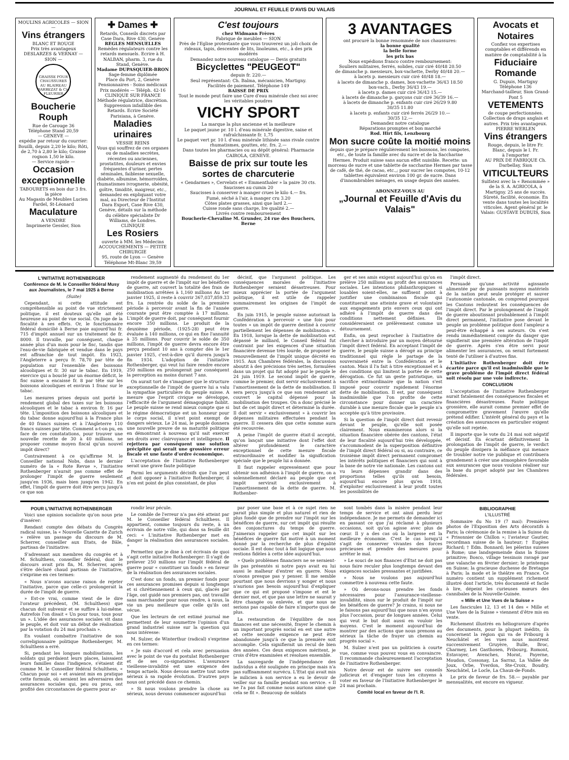JOURNAL ET FEUILLE D'AVIS DU VALAIS
MOULINS AGRICOLES — SION —
Vins étrangers
BLANC ET ROUGE
Prix très avantageux
DESLARZES & VERNAY — SION —
GRAISSE POUR CHAUSSURES AU BLAIREAU BARBEZAT & Cie FLEURIER
Boucherie Rouph
Rue de Carouge 36
Téléphone Stand 20,59
— GENEVE —
expédie par retour du courrier: Bouilli, depuis 2,20 le kilo; Rôti, de 2,70 à 2,80 le kilo; Graisse rognon 1,50 le kilo.
— Service rapide —
Occasion exceptionnelle
TABOURETS en bois dur 3 frs. la pièce
Au Magasin de Meubles Lucien Fardel, St-Léonard
Maculature
A VENDRE
Imprimerie Gessler, Sion
✚ Dames ✚
Retards, Conseils discrets par Case Dara, Rive 430, Genève
REGLES MENSUELLES
Remèdes régulateurs contre les retards mensuels. Ecrire à H. NALBAN, pharm. 3, rue du Stand, Genève.
Madame DUPASQUIER-BRON
Sage-femme diplômée
Place du Port, 2, Genève
Pensionnaires - Soins médicaux Prix modérés — Téléph. 42-16 CLINIQUE SUR FRANCE
Méthode régulatrice, discrétion. Suppression infaillible des Retards. Ecrire Société Parisiana, à Genève.
Maladies urinaires
VESSIE REINS
Vous qui souffrez de ces organes ou de maladies secrètes, récentes ou anciennes, prostatites, douleurs et envies fréquentes d'uriner, pertes séminales, faiblesse sexuelle, diabète, albumine, hémorroïdes, rhumatismes ivrognerie, obésité, goître, timidité, maigreur, etc., demandez en expliquant votre mal, au Directeur de l'Institut Dara Export, Case Rive 430, Genève, détails sur la méthode du célèbre spécialiste Dr Williams, de Londres.
CLINIQUE
Les Rosiers
ouverte à MM. les Médecins ACCOUCHEMENTS — PETITE CHIRURGIE
95, route de Lyon — Genève Téléphone Mt-Blanc 39,59
C'est toujours
chez Widmann Frères
Fabrique de meubles — SION
Près de l'Eglise protestante que vous trouverez un joli choix de rideaux, tapis, descentes de lits, linoleums, etc., à des prix modérés
Demandez notre nouveau catalogue — Devis gratuits
Bicyclettes "PEUGEOT"
depuis fr. 220.—
Seul représentant: Ch. Balma, mécanicien, Martigny.
Facilités de paiement. Téléphone 149
BAISSE DE PRIX
Tout le monde peut faire une Cure d'eau minérale chez soi avec les véritables poudres
VICHY SPORT
La marque la plus ancienne et la meilleure
Le paquet jaune pr. 10 l. d'eau minérale digestive, saine et rafraîchissante fr. 1,75
Le paquet vert pr. 10 l. d'eau minérale lithinée sans rivale contre rhumatismes, gouttes, etc. frs. 2.—
Dans toutes les pharmacies ou au dépôt général: Pharmacie CAIROLA, GENEVE.
Baisse de prix sur toute les sortes de charcuterie
« Gendarmes », Cervelats et « Emmenthaler » la paire 30 cts.
Saucisses au cumin 20
Saucisses à conserver à manger crues le kilo 4.— frs.
Fumé, séché à l'air, à manger cru 3.20
Côtes plates grasses, ainsi que lard 2.—
Cuisse ronde sans charge, Ire qualité 2.—
Livrés contre remboursement
Boucherie-Chevaline M. Grunder, 24 rue des Bouchers, Berne
3 AVANTAGES
ont procuré la bonne renommée de nos chaussures:
la bonne qualité
la belle forme
les prix bas
Nous expédions franco contre remboursement:
Souliers militaires, ferrés, solides, cuir ciré 40/48 20.50
de dimanche p. messieurs, box-vachette, Derby 40/48 20.—
à lacets p. messieurs cuir ciré 40/48 18.—
à lacets de dimanche p. dames, box-vachette 36/43 18.50
box-vach., Derby 36/43 19.—
à lacets p. dames cuir ciré 36/43 15.—
à lacets de dimanche p. garçons cuir ciré 36/39 16.—
à lacets de dimanche p. enfants cuir ciré 26/29 9.80
30/35 11.80
à lacets p. enfants cuir ciré ferrés 26/29 10.—
30/35 12.—
Demandez notre catalogue
Réparations promptes et bon marché
Rod. Hirt fils, Lenzbourg
Mon sucre coûte la moitié moins
depuis que je prépare régulièrement les boissons, les compotes, etc., de toute la famille avec du sucre et de la Saccharine Hermes. Produit suisse sans aucun effet nuisible. Recette: un morceau de sucre et une tablette de saccharine Hermes par tasse de café, de thé, de cacao, etc.,; pour sucrer les compotes, 10-12 tablettes équivalent environ 100 gr. de sucre. Dans d'innombrables ménages, en usage depuis des années.
ABONNEZ-VOUS AU
„Journal et Feuille d'Avis du Valais"
Avocats et Notaires
Confiez vos expertises comptables et différends en matière de comptabilité à la
Fiduciaire Romande
G. Dupuis, Martigny
Téléphone 136
Marchand-tailleur, Sion Grand-Pont 5
VETEMENTS
de coupe perfectionnées. Collection de draps anglais et autres. Prix très avantageux.
PIERRE WERLEN
Vins étrangers
Rouge, depuis, le litre Fr.
Blanc, depuis le l. Fr.
à l'emporter
AU PRIX DE FABRIQUE Ch. Darbellay, Sion
VITICULTEURS
Sulfatez avec la « Renommée » de la S. A. AGRICOLA, à Martigny. 25 ans de succès. Sûreté, facilité, économie. En vente dans toutes les localités viticoles. Agent général pr. le Valais: GUSTAVE DUBUIS, Sion
L'INITIATIVE ROTHENBERGER
Conférence de M. le Conseiller fédéral Musy aux Journalistes, le 7 mai 1925 à Berne
(Suite)
Cependant, si cette attitude est compréhensible au point de vue strictement politique, il est douteux qu'elle ait été heureuse au point de vue social. On juge de la fiscalité à ses effets. Or, le fonctionnaire fédéral domicilié à Berne paie aujourd'hui fr. 715 d'impôt annuel sur un traitement de fr. 8000. Il travaille, par conséquent, chaque année plus d'un mois pour le fisc, tandis que l'eau-de-vie fabriquée et vendue dans le pays est affranchie de tout impôt. En 1923, l'Angleterre a perçu fr. 78,70 par tête de population sur l'ensemble des boissons alcooliques et fr. 30 sur le tabac. En 1919, exercice qui a bouclé par un énorme déficit, le fisc suisse a encaissé fr. 8 par tête sur les boissons alcooliques et environ 1 franc sur le tabac.
Les mesures prises depuis ont porté le rendement global des taxes sur les boissons alcooliques et le tabac à environ fr. 16 par tête. L'imposition des boissons alcooliques et du tabac donne aujourd'hui à la France plus de 40 francs suisses et à l'Angleterre 110 francs suisses par tête. Comment a-t-on pu, en face de ces constatations, pour trouver une nouvelle recette de 30 à 40 millions, ne proposer comme moyen fiscal qu'un nouvel impôt direct?
Contrairement à ce qu'affirme M. le Conseiller national Nobs, dans le dernier numéro de la « Rote Revue », l'initiative Rothenberger n'aurait pas comme effet de prolonger l'impôt de guerre seulement jusqu'en 1936, mais bien jusqu'en 1942. En effet, l'impôt de guerre doit être perçu jusqu'à ce que son
rendement augmenté du rendement du 1er impôt de guerre et de l'impôt sur les bénéfices de guerre, ait couvert la totalité des frais de mobilisation arrêtées à 1,160 millions Au 1er janvier 1925, il reste à couvrir 367,037,859.33 frs. La rentrée du solde de la première période à percevoir avant la fin de l'année courante peut être comptée à 17 millions. L'impôt de guerre doit, par conséquent fournir encore 350 millions. Le produit de la deuxième période, (1925-28) peut être évaluée à 140 millions, ce qui en fixe l'annuité à 35 millions. Pour couvrir le solde de 350 millions, l'impôt de guerre devra encore être perçu pendant 10 ans à compter dès le 1er janvier 1925, c'est-à-dire qu'il durera jusqu'à fin 1934. L'adoption de l'initiative Rothenberger, qui veut lui faire rendre encore 250 millions en prolongerait par conséquent la perception au moins durant 7 ans.
On aurait tort de s'imaginer que le structure exceptionnelle de l'impôt de guerre lui a valu la sympathie particulière du peuple suisse. A mesure que l'esprit civique se développe, l'efficacité de l'argument démagogique faiblit. Le peuple suisse se rend mieux compte que si le régime démocratique est un honneur pour le corps social, il n'est point exempt de dangers sérieux. Le 24 mai, le peuple donnera une nouvelle preuve de sa maturité politique en démontrant à nouveau qu'il sait exercer ses droits avec clairvoyance et intelligence. Il rejettera par conséquent une solution précipitée qui serait une grossière erreur fiscale et une faute d'ordre économique.
L'acceptation de l'Initiative Rothenberger serait une grave faute politique
Parmi les arguments décisifs que l'on peut et doit opposer à l'initiative Rothenberger, il n'en est point de plus consistant, de plus
décisif, que l'argument politique. Les conséquences morales de l'initiative Rothenberger seraient désastreuses. Pour mieux apprécier la portée de l'argument politique, il est utile de rappeler sommairement les origines de l'impôt de guerre.
En juin 1915, le peuple suisse autorisait la Confédération à percevoir « une fois pour toutes » un impôt de guerre destiné à couvrir partiellement les dépenses de mobilisation ». En 1918, lorsque la dette de mobilisation eut dépassé le milliard, le Conseil fédéral fut contraint par les exigences d'une situation financière devenue très lourde, de proposer le renouvellement de l'impôt unique décrété en 1915. Aux Chambres fédérales, la discussion aboutit à des précisions très nettes, formulées dans un projet qui fut adopté par le peuple le 24 juin 1919. Le second impôt de guerre, comme le premier, doit servir exclusivement à l'amortissement de la dette de mobilisation. Il sera perçu jusqu'à ce que son rendement ait couvert le capital dépensé pour la mobilisation des troupes. On a donc précisé le but de cet impôt direct et déterminé la durée. Il doit servir « exclusivement » à couvrir les dépenses militaires effectuées pendant la guerre. Il cessera dès que cette somme aura été recouvrée.
A peine l'impôt de guerre était-il accepté, qu'on lançait une initiative dont l'effet doit altérer profondément le caractère exceptionnel de cette mesure fiscale extraordinaire et modifier la signification spéciale que le peuple lui a donnée.
Il faut rappeler expressément que pour obtenir son adhésion à l'impôt de guerre, on a solennellement déclaré au peuple que cet impôt servirait exclusivement à l'amortissement de la dette de guerre. M. Rothenber-
ger et ses amis exigent aujourd'hui qu'on en prélève 250 millions au profit des assurances sociales. Les intentions philanthropiques si louables soient-elles, ne suffisent point à justifier une combinaison fiscale qui constituerait une atteinte grave et volontaire aux engagements pris envers ceux qui ont adhéré à l'impôt de guerre dans des conditions nettement définies. Ils considéreraient ce prélèvement comme un détournement.
Enfin, on peut reprocher à l'initiative de chercher à introduire par un moyen détourné l'impôt direct fédéral. En acceptant l'impôt de guerre, le peuple suisse a dérogé au principe traditionnel qui règle le partage de la souveraineté entre la Confédération et le canton. Mais il l'a fait à titre exceptionnel et à des conditions qui limitent la portée de cette dérogation. Ce fut un geste patriotique, un sacrifice extraordinaire que la nation s'est imposé pour couvrir rapidement l'énorme dette de mobilisation. Il est, par conséquent inadmissible que l'on profite de cette circonstance pour donner un caractère durable à une mesure fiscale que le peuple n'a acceptée qu'à titre provisoire.
Si la question de l'impôt direct doit revenir devant le peuple, qu'elle soit posée clairement. Nous examinerons alors si la situation financière obérée des cantons, l'état de leur fiscalité aujourd'hui très développée, s'accommodent de la superposition définitive de l'impôt direct fédéral ou si, au contraire, ce troisième impôt direct permanent compromet les intérêts politiques et financiers qui sont à la base de notre vie nationale. Les cantons ont vu leurs dépenses grandir dans des proportions telles qu'ils ont besoin, aujourd'hui encore plus qu'en 1918, d'exploiter exclusivement à leur profit toutes les possibilités de
l'impôt direct.
Persuadé qu'une activité agissante alimentée par de puissants moyens matériels de la nation peut seule protéger et sauver l'autonomie cantonale, on comprend pourquoi les Cantons redoutent les conséquences de l'impôt direct. Par le prolongement de l'impôt de guerre aboutissant probablement à l'impôt direct permanent, l'initiative pose devant le peuple un problème politique dont l'ampleur a peut-être échappé à ses auteurs. On s'est rendu immédiatement compte du danger que signifierait une première altération de l'impôt de guerre. Après s'en être servi pour alimenter les assurances, on serait fortement tenté de l'utiliser à d'autres fins.
L'initiative Rothenberger doit être écartée parce qu'il est inadmissible que le grave problème de l'impôt direct fédéral soit résolu par une voie indirecte.
CONCLUSION
L'acceptation de l'initiative Rothenberger aurait fatalement des conséquences fiscales et financières désastreuses. Faute politique grossière, elle aurait comme premier effet de compromettre gravement l'œuvre qu'elle prétend édifier. L'intérêt général du pays et la création des assurances en particulier exigent qu'elle soit rejetée.
Il importe que le vote du 24 mai soit négatif et décisif. En écartant définitivement la prolongation de l'impôt de guerre, le verdict du peuple dissipera la méfiance qui menace de troubler notre vie publique et contribuera grandement à créer une atmosphère favorable aux assurances que nous voulons réaliser sur la base du projet adopté par les Chambres fédérales.
POUR L'INITIATIVE ROTHENBERGER
Voici une opinion socialiste qu'on nous prie d'insérer:
Rendant compte des débats du Congrès radical suisse, la « Nouvelle Gazette de Zurich » relève un passage du discours de M. Scherrer, conseiller aux Etats, de Bâle, partisan de l'initiative:
S'adressant aux membres du congrès et à M. Schulthess, conseiller fédéral, dont le discours avait pris fin, M. Scherrer, après s'être déclaré chaud partisan de l'initiative, s'exprime en ces termes:
« Nous n'avons aucune raison de rejeter l'initiative, parce que celle-ci prolongerait la durée de l'impôt de guerre.
» Est-ce vrai, comme vient de le dire l'orateur précédent, (M. Schulthess) que chacun doit subvenir et se suffire à lui-même. Autrefois l'on disait « Un pour tous, tous pour un ». L'idée des assurances sociales vit dans le peuple, et doit voir un début de réalisation par la votation du 24 mai prochain ».
En voulant combattre l'initiative de son correligionnaire politique Rothenberger, M. Schulthess a erré.
Si, pendant les longues mobilisations, les soldats qui perdaient leurs places, laissaient leurs familles dans l'indigence, s'étaient dit comme M. le Conseiller fédéral Schulthess, « Chacun pour soi » et avaient mis en pratique cette formule, où seraient les adversaires des assurances sociales qui, peu ou prou, ont profité des circonstances de guerre pour ar-
rondir leur pécule.
Le comble de l'erreur n'a pas été atteint par M. le Conseiller fédéral Schulthess. Il appartient, comme toujours du reste, à un écrivain de notre ville, qui dans sa feuille dit ceci: « L'initiative Rothenberger met en danger la réalisation des assurances sociales. »
Permettez que je dise à cet écrivain de quoi s'agit cette initiative Rothenberger: Il s'agit de prélever 250 millions sur l'impôt fédéral de guerre pour « constituer un fonds » en faveur de la réalisation des assurances sociales.
C'est donc un fonds, un premier fonds pour ces assurances promises depuis si longtemps et si chrétiennement à ceux qui, glacés par l'âge, ont guidé nos premiers pas, ont travaillé sans marchander pour nous rendre, à nous, la vie un peu meilleure que celle qu'ils ont vécue.
Que les lecteurs de cet estimé journal me permettent de leur soumettre l'opinion d'un grand industriel suisse sur la question qui nous intéresse:
M. Sulzer, de Winterthur (radical) s'exprime en ces termes:
« Je suis d'accord et cela avec persuasion avec le point de vue du postulat Rothenberger et de ses co-signataires. L'assurance vieillesse-invalidité est une exigence des temps actuels. Nous devons mettre tout notre sérieux à sa rapide évolution. D'autres pays nous ont précédé dans ce chemin.
» Si nous voulons prendre la chose au sérieux, nous devons commencer aujourd'hui
par poser une base et à ce sujet rien ne parait plus simple et plus naturel et rien de plus fondé que de prendre sur l'impôt sur les bénéfices de guerre, sur cet impôt qui résulte des conjonctures du temps de guerre. J'aimerais rappeler que cet impôt sur les bénéfices de guerre fut motivé à un moment donné par la recherche de plus d'égalité sociale. Il est donc tout à fait logique que nous restions fidèles à cette idée aujourd'hui.
» Quels problèmes financiers ne se seraient-ils pas présentés si notre pays avait eu lui aussi le malheur d'entrer en guerre. Nous n'osons presque pas y penser. Il me semble pourtant que nous devrions y songer et nous n'aurions pas besoin aujourd'hui d'expliquer que ce qui est proposé s'impose et est le dernier mot, et que pas une lettre ne saurait y être changée ou enlevée, et que nous ne serions pas capable de faire n'importe quoi de plus.
La restauration de l'équilibre de nos finances est une nécessité, frayer le chemin à un important progrès social en est une autre et cette seconde exigence ne peut être abandonnée jusqu'à ce que la première soit accomplie. Cela signifierait un recul de bien des années. Ces deux exigences méritent, je crois d'être examinées et résolues ensemble.
La sauvegarde de l'indépendance des individus a été soulignée en principe mais n'a pas suffisamment survécu. L'Etat qui avait mis le milicien à son service a eu le devoir de veiller sur sa famille pendant son service. « Il ne l'a pas fait comme nous aurions aimé que cela se fit ». Beaucoup de soldats
sont tombés dans la misère pendant leur temps de service et ont ainsi perdu leur indépendance. Je me permets de demander ici en passant ce que j'ai réclamé à plusieurs occasions, soit qu'on agisse avec plus de cœur. Il y a des cas où la largesse est la meilleure économie. C'est le cas lorsqu'il s'agit de conserver vivantes des forces précieuses et prendre des mesures pour arrêter le mal.
» Le souci de nos finances d'Etat ne doit pas nous faire reculer plus longtemps devant des exigences sociales pressantes et justifiées.
» Nous ne voulons pas aujourd'hui commettre à nouveau cette faute.
» Où devons-nous prendre les fonds nécessaires pour l'assurance-vieillesse-invalidité, sinon sur le produit de l'impôt sur les bénéfices de guerre? Je crains, si nous ne le faisons pas aujourd'hui que nous n'en ayons plus l'occasion, pour de longues années. Celui qui veut le but doit aussi en vouloir les moyens. C'est le moment aujourd'hui de montrer par des actions que nous prenons au sérieux la tâche de frayer un chemin au progrès social ».
M. Sulzer n'est pas un politicien à courte vue, comme vous pouvez vous en convaincre. Il recommande chaleureusement l'acceptation de l'initiative Rothenberger.
Notre devoir est de suivre ses conseils judicieux et d'engager tous les citoyens à voter en faveur de l'Initiative Rothenberger le 24 mai prochain.
Comité local en faveur de l'I. R.
BIBLIOGRAPHIE
L'ILLUSTRÉ
Sommaire du No 19 (7 mai): Premières photos de l'Exposition des Arts décoratifs à Paris; la cérémonie de la remise à la Suisse du « Prisonnier de Chillon »; l'aviateur Gautier, recordman suisse de la hauteur; † Eugène Richard; † Edm. Bonnard; les pèlerins suisses à Rome; une landsgemeinde dans la Suisse primitive; Bosco, village tessinois ravagé par une valanche en février dernier; le printemps en Suisse; la gracieuse duchesse de Bretagne à Paris; la mode et le théâtre en France. Ce numéro contient un supplément richement illustré dont l'article, très documenté et facile à lire, dépeint les curieuses mœurs des cannibales de la Nouvelle-Guinée.
« Mille et Une Vues de la Suisse »
Les fascicules 12, 13 et 14 des « Mille et Une Vues de la Suisse » viennent d'être mis en vente.
Richement illustrés en héliogravure d'après des documents, pour la plupart inédits, ils concernent la région qui va de Fribourg à Neuchâtel et les vues nous montrent successivement Gruyère, Bulle, Broc, Charmey, Les Gasthosen, Fribourg, Romont, Estavayer, Avenches, Morat, Payerne, Moudon, Cossonay, La Sarraz, La Vallée de Joux, Orbe, Yverdon, Ste-Croix, Boudry, Neuchâtel, Le Locle, La Chaux-de-Fonds.
Le prix de faveur de frs. 58.— payable par mensualités, est encore en vigueur.